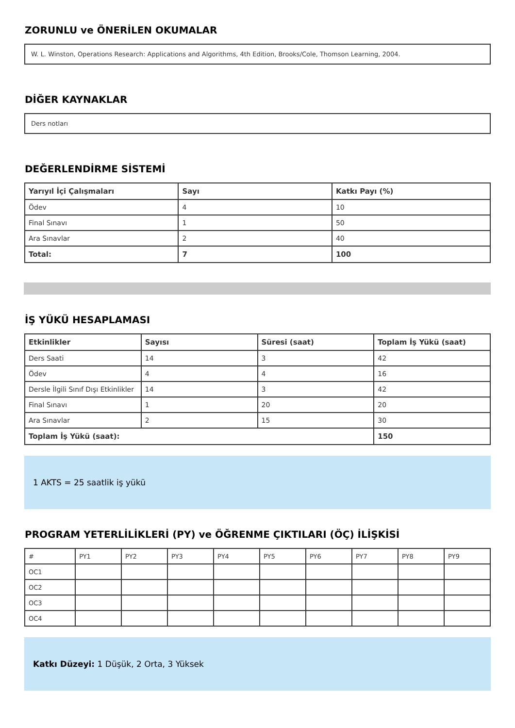ZORUNLU ve ÖNERİLEN OKUMALAR
W. L. Winston, Operations Research: Applications and Algorithms, 4th Edition, Brooks/Cole, Thomson Learning, 2004.
DİĞER KAYNAKLAR
Ders notları
DEĞERLENDİRME SİSTEMİ
| Yarıyıl İçi Çalışmaları | Sayı | Katkı Payı (%) |
| --- | --- | --- |
| Ödev | 4 | 10 |
| Final Sınavı | 1 | 50 |
| Ara Sınavlar | 2 | 40 |
| Total: | 7 | 100 |
İŞ YÜKÜ HESAPLAMASI
| Etkinlikler | Sayısı | Süresi (saat) | Toplam İş Yükü (saat) |
| --- | --- | --- | --- |
| Ders Saati | 14 | 3 | 42 |
| Ödev | 4 | 4 | 16 |
| Dersle İlgili Sınıf Dışı Etkinlikler | 14 | 3 | 42 |
| Final Sınavı | 1 | 20 | 20 |
| Ara Sınavlar | 2 | 15 | 30 |
| Toplam İş Yükü (saat): | | | 150 |
1 AKTS = 25 saatlik iş yükü
PROGRAM YETERLİLİKLERİ (PY) ve ÖĞRENME ÇIKTILARI (ÖÇ) İLİŞKİSİ
| # | PY1 | PY2 | PY3 | PY4 | PY5 | PY6 | PY7 | PY8 | PY9 |
| OC1 | | | | | | | | | |
| OC2 | | | | | | | | | |
| OC3 | | | | | | | | | |
| OC4 | | | | | | | | | |
Katkı Düzeyi: 1 Düşük, 2 Orta, 3 Yüksek